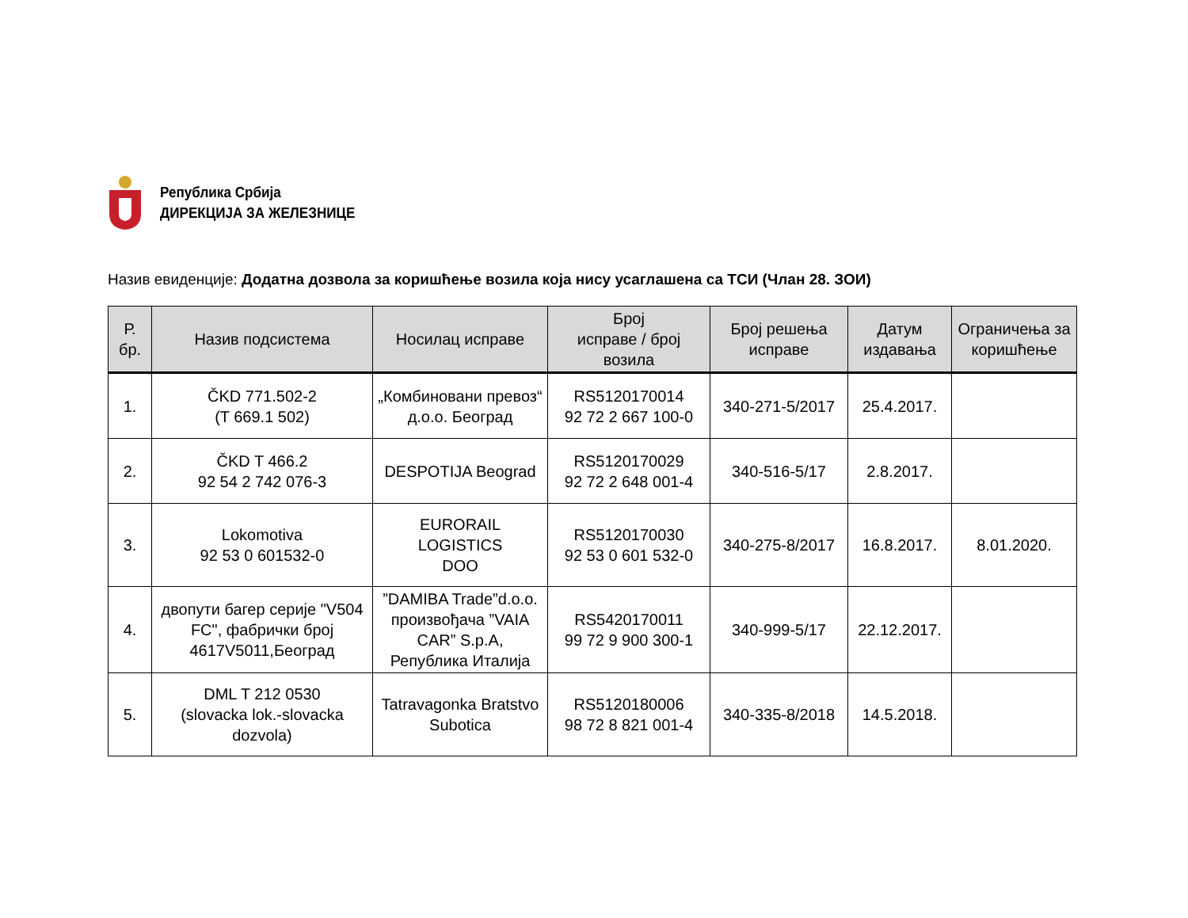Република Србија
ДИРЕКЦИЈА ЗА ЖЕЛЕЗНИЦЕ
Назив евиденције: Додатна дозвола за коришћење возила која нису усаглашена са ТСИ (Члан 28. ЗОИ)
| Р. бр. | Назив подсистема | Носилац исправе | Број исправе / број возила | Број решења исправе | Датум издавања | Ограничења за коришћење |
| --- | --- | --- | --- | --- | --- | --- |
| 1. | ČKD 771.502-2 (T 669.1 502) | „Комбиновани превоз“ д.о.о. Београд | RS5120170014 92 72 2 667 100-0 | 340-271-5/2017 | 25.4.2017. | |
| 2. | ČKD T 466.2 92 54 2 742 076-3 | DESPOTIJA Beograd | RS5120170029 92 72 2 648 001-4 | 340-516-5/17 | 2.8.2017. | |
| 3. | Lokomotiva 92 53 0 601532-0 | EURORAIL LOGISTICS DOO | RS5120170030 92 53 0 601 532-0 | 340-275-8/2017 | 16.8.2017. | 8.01.2020. |
| 4. | двопути багер серије "V504 FC", фабрички број 4617V5011,Београд | ”DAMIBA Trade”d.o.o. произвођача ”VAIA CAR” S.p.A, Република Италија | RS5420170011 99 72 9 900 300-1 | 340-999-5/17 | 22.12.2017. | |
| 5. | DML T 212 0530 (slovacka lok.-slovacka dozvola) | Tatravagonka Bratstvo Subotica | RS5120180006 98 72 8 821 001-4 | 340-335-8/2018 | 14.5.2018. | |